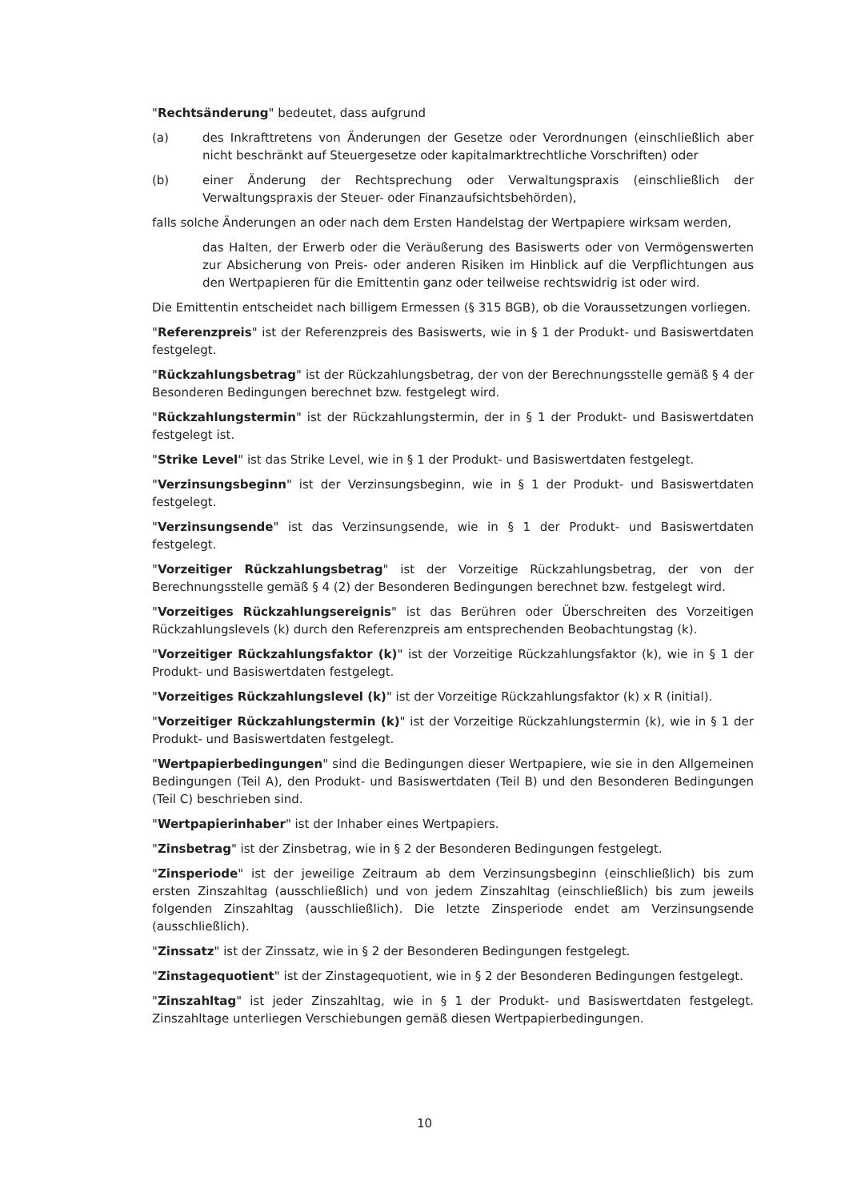"Rechtsänderung" bedeutet, dass aufgrund
(a) des Inkrafttretens von Änderungen der Gesetze oder Verordnungen (einschließlich aber nicht beschränkt auf Steuergesetze oder kapitalmarktrechtliche Vorschriften) oder
(b) einer Änderung der Rechtsprechung oder Verwaltungspraxis (einschließlich der Verwaltungspraxis der Steuer- oder Finanzaufsichtsbehörden),
falls solche Änderungen an oder nach dem Ersten Handelstag der Wertpapiere wirksam werden,
das Halten, der Erwerb oder die Veräußerung des Basiswerts oder von Vermögenswerten zur Absicherung von Preis- oder anderen Risiken im Hinblick auf die Verpflichtungen aus den Wertpapieren für die Emittentin ganz oder teilweise rechtswidrig ist oder wird.
Die Emittentin entscheidet nach billigem Ermessen (§ 315 BGB), ob die Voraussetzungen vorliegen.
"Referenzpreis" ist der Referenzpreis des Basiswerts, wie in § 1 der Produkt- und Basiswertdaten festgelegt.
"Rückzahlungsbetrag" ist der Rückzahlungsbetrag, der von der Berechnungsstelle gemäß § 4 der Besonderen Bedingungen berechnet bzw. festgelegt wird.
"Rückzahlungstermin" ist der Rückzahlungstermin, der in § 1 der Produkt- und Basiswertdaten festgelegt ist.
"Strike Level" ist das Strike Level, wie in § 1 der Produkt- und Basiswertdaten festgelegt.
"Verzinsungsbeginn" ist der Verzinsungsbeginn, wie in § 1 der Produkt- und Basiswertdaten festgelegt.
"Verzinsungsende" ist das Verzinsungsende, wie in § 1 der Produkt- und Basiswertdaten festgelegt.
"Vorzeitiger Rückzahlungsbetrag" ist der Vorzeitige Rückzahlungsbetrag, der von der Berechnungsstelle gemäß § 4 (2) der Besonderen Bedingungen berechnet bzw. festgelegt wird.
"Vorzeitiges Rückzahlungsereignis" ist das Berühren oder Überschreiten des Vorzeitigen Rückzahlungslevels (k) durch den Referenzpreis am entsprechenden Beobachtungstag (k).
"Vorzeitiger Rückzahlungsfaktor (k)" ist der Vorzeitige Rückzahlungsfaktor (k), wie in § 1 der Produkt- und Basiswertdaten festgelegt.
"Vorzeitiges Rückzahlungslevel (k)" ist der Vorzeitige Rückzahlungsfaktor (k) x R (initial).
"Vorzeitiger Rückzahlungstermin (k)" ist der Vorzeitige Rückzahlungstermin (k), wie in § 1 der Produkt- und Basiswertdaten festgelegt.
"Wertpapierbedingungen" sind die Bedingungen dieser Wertpapiere, wie sie in den Allgemeinen Bedingungen (Teil A), den Produkt- und Basiswertdaten (Teil B) und den Besonderen Bedingungen (Teil C) beschrieben sind.
"Wertpapierinhaber" ist der Inhaber eines Wertpapiers.
"Zinsbetrag" ist der Zinsbetrag, wie in § 2 der Besonderen Bedingungen festgelegt.
"Zinsperiode" ist der jeweilige Zeitraum ab dem Verzinsungsbeginn (einschließlich) bis zum ersten Zinszahltag (ausschließlich) und von jedem Zinszahltag (einschließlich) bis zum jeweils folgenden Zinszahltag (ausschließlich). Die letzte Zinsperiode endet am Verzinsungsende (ausschließlich).
"Zinssatz" ist der Zinssatz, wie in § 2 der Besonderen Bedingungen festgelegt.
"Zinstagequotient" ist der Zinstagequotient, wie in § 2 der Besonderen Bedingungen festgelegt.
"Zinszahltag" ist jeder Zinszahltag, wie in § 1 der Produkt- und Basiswertdaten festgelegt. Zinszahltage unterliegen Verschiebungen gemäß diesen Wertpapierbedingungen.
10